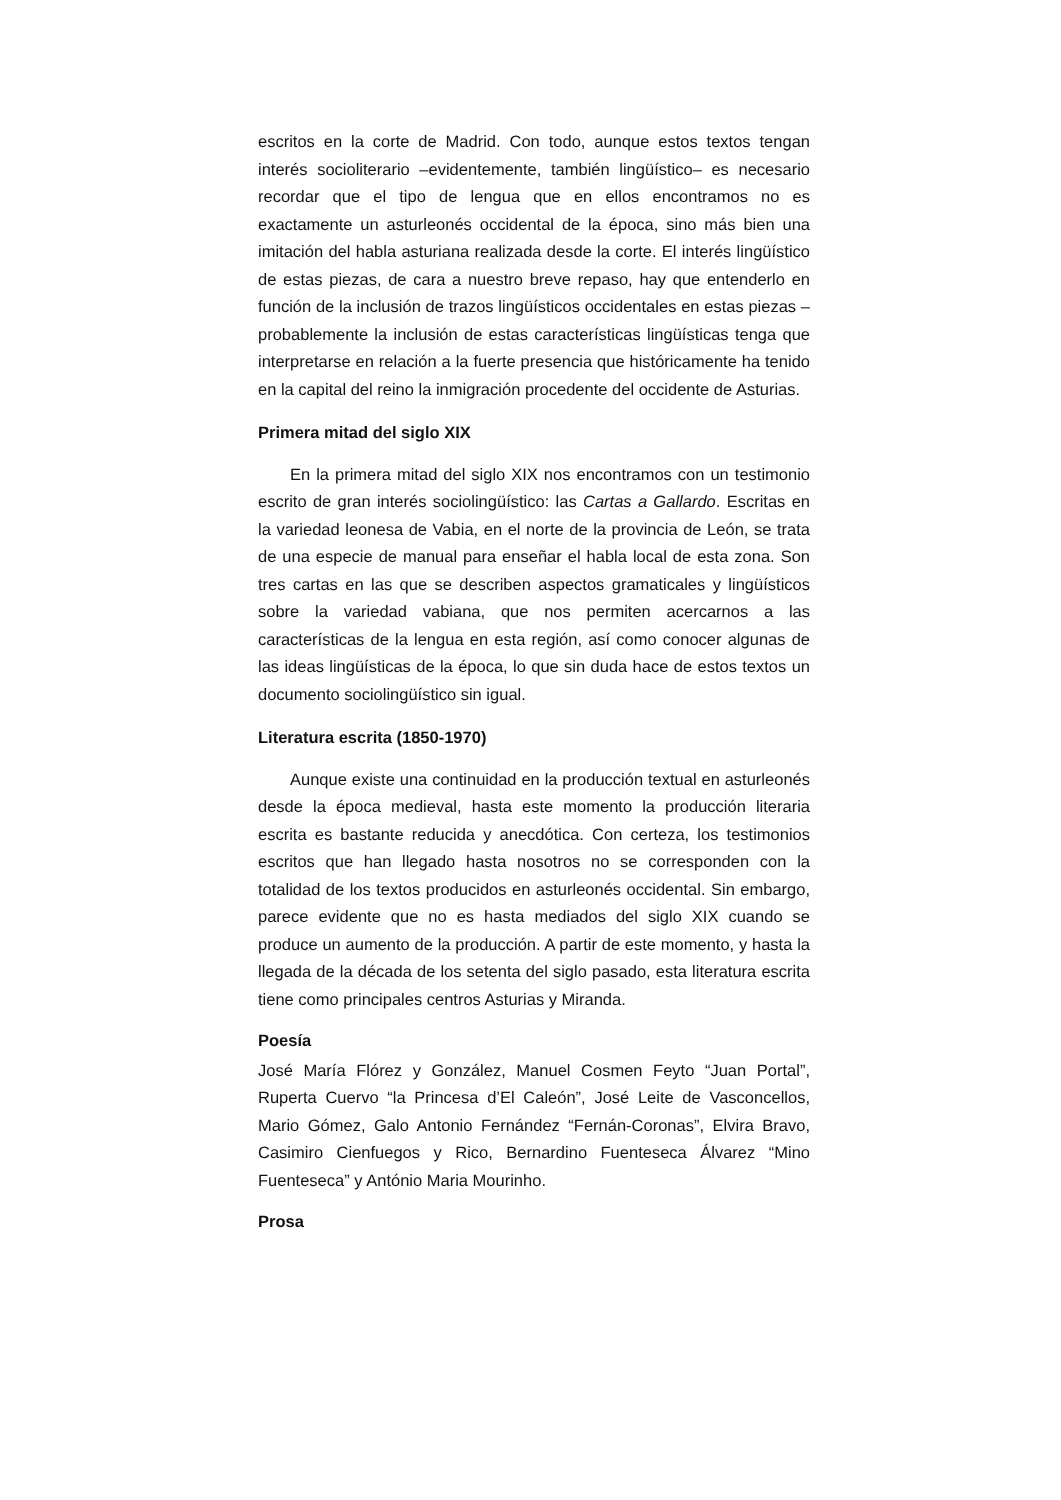escritos en la corte de Madrid. Con todo, aunque estos textos tengan interés socioliterario –evidentemente, también lingüístico– es necesario recordar que el tipo de lengua que en ellos encontramos no es exactamente un asturleonés occidental de la época, sino más bien una imitación del habla asturiana realizada desde la corte. El interés lingüístico de estas piezas, de cara a nuestro breve repaso, hay que entenderlo en función de la inclusión de trazos lingüísticos occidentales en estas piezas –probablemente la inclusión de estas características lingüísticas tenga que interpretarse en relación a la fuerte presencia que históricamente ha tenido en la capital del reino la inmigración procedente del occidente de Asturias.
Primera mitad del siglo XIX
En la primera mitad del siglo XIX nos encontramos con un testimonio escrito de gran interés sociolingüístico: las Cartas a Gallardo. Escritas en la variedad leonesa de Vabia, en el norte de la provincia de León, se trata de una especie de manual para enseñar el habla local de esta zona. Son tres cartas en las que se describen aspectos gramaticales y lingüísticos sobre la variedad vabiana, que nos permiten acercarnos a las características de la lengua en esta región, así como conocer algunas de las ideas lingüísticas de la época, lo que sin duda hace de estos textos un documento sociolingüístico sin igual.
Literatura escrita (1850-1970)
Aunque existe una continuidad en la producción textual en asturleonés desde la época medieval, hasta este momento la producción literaria escrita es bastante reducida y anecdótica. Con certeza, los testimonios escritos que han llegado hasta nosotros no se corresponden con la totalidad de los textos producidos en asturleonés occidental. Sin embargo, parece evidente que no es hasta mediados del siglo XIX cuando se produce un aumento de la producción. A partir de este momento, y hasta la llegada de la década de los setenta del siglo pasado, esta literatura escrita tiene como principales centros Asturias y Miranda.
Poesía
José María Flórez y González, Manuel Cosmen Feyto “Juan Portal”, Ruperta Cuervo “la Princesa d’El Caleón”, José Leite de Vasconcellos, Mario Gómez, Galo Antonio Fernández “Fernán-Coronas”, Elvira Bravo, Casimiro Cienfuegos y Rico, Bernardino Fuenteseca Álvarez “Mino Fuenteseca” y António Maria Mourinho.
Prosa